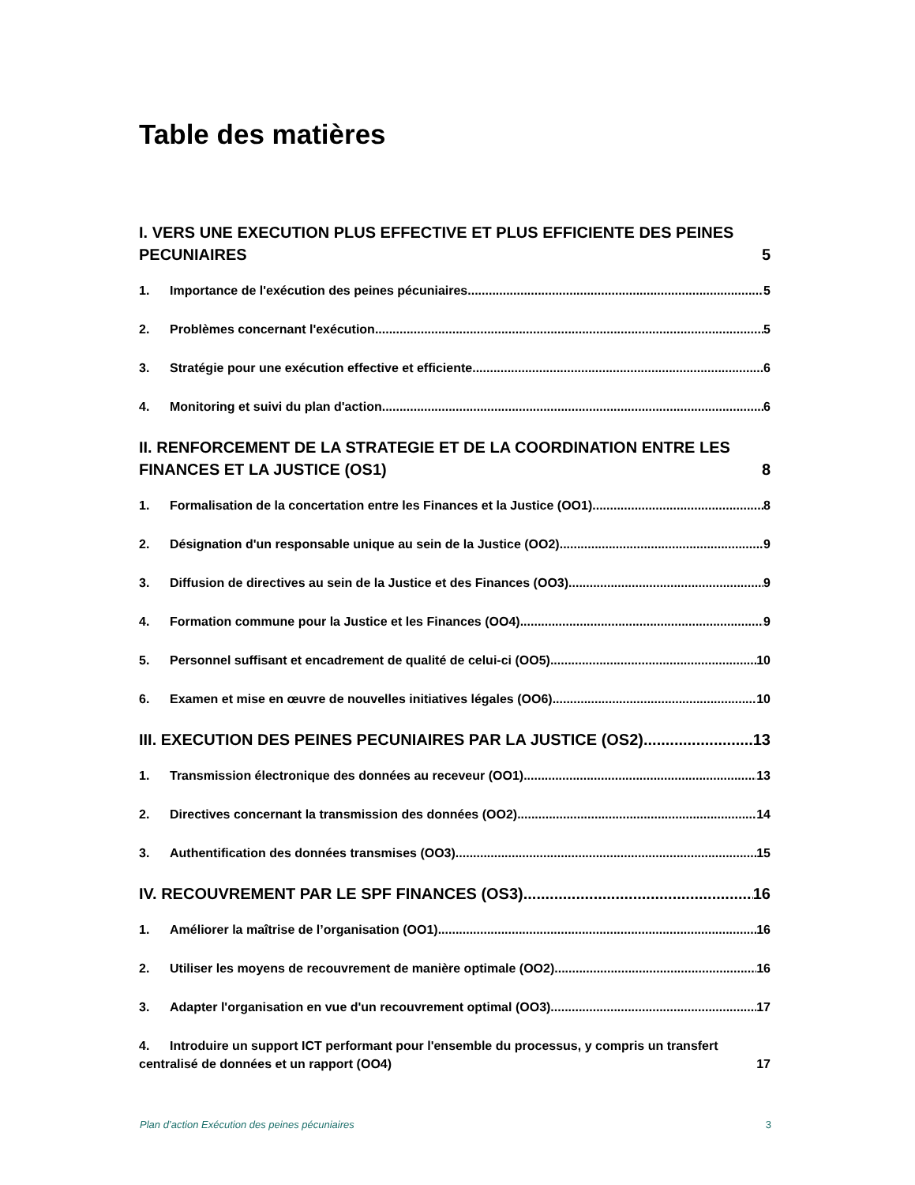Table des matières
I. VERS UNE EXECUTION PLUS EFFECTIVE ET PLUS EFFICIENTE DES PEINES PECUNIAIRES 5
1. Importance de l'exécution des peines pécuniaires 5
2. Problèmes concernant l'exécution 5
3. Stratégie pour une exécution effective et efficiente 6
4. Monitoring et suivi du plan d'action 6
II. RENFORCEMENT DE LA STRATEGIE ET DE LA COORDINATION ENTRE LES FINANCES ET LA JUSTICE (OS1) 8
1. Formalisation de la concertation entre les Finances et la Justice (OO1) 8
2. Désignation d'un responsable unique au sein de la Justice (OO2) 9
3. Diffusion de directives au sein de la Justice et des Finances (OO3) 9
4. Formation commune pour la Justice et les Finances (OO4) 9
5. Personnel suffisant et encadrement de qualité de celui-ci (OO5) 10
6. Examen et mise en œuvre de nouvelles initiatives légales (OO6) 10
III. EXECUTION DES PEINES PECUNIAIRES PAR LA JUSTICE (OS2) 13
1. Transmission électronique des données au receveur (OO1) 13
2. Directives concernant la transmission des données (OO2) 14
3. Authentification des données transmises (OO3) 15
IV. RECOUVREMENT PAR LE SPF FINANCES (OS3) 16
1. Améliorer la maîtrise de l’organisation (OO1) 16
2. Utiliser les moyens de recouvrement de manière optimale (OO2) 16
3. Adapter l'organisation en vue d'un recouvrement optimal (OO3) 17
4. Introduire un support ICT performant pour l'ensemble du processus, y compris un transfert centralisé de données et un rapport (OO4) 17
Plan d’action Exécution des peines pécuniaires 3